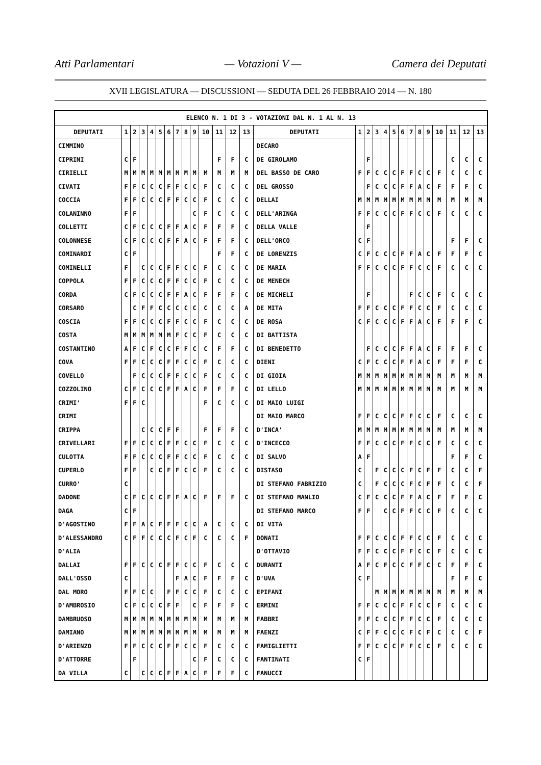Atti Parlamentari — Votazioni V — Camera dei Deputati
XVII LEGISLATURA — DISCUSSIONI — SEDUTA DEL 26 FEBBRAIO 2014 — N. 180
| ELENCO N. 1 DI 3 - VOTAZIONI DAL N. 1 AL N. 13 | | | | | | | | | | | | | | | | | | | | | | | | | | | |
| DEPUTATI | 1 | 2 | 3 | 4 | 5 | 6 | 7 | 8 | 9 | 10 | 11 | 12 | 13 | DEPUTATI | 1 | 2 | 3 | 4 | 5 | 6 | 7 | 8 | 9 | 10 | 11 | 12 | 13 |
| CIMMINO | | | | | | | | | | | | | | DECARO | | | | | | | | | | | | | |
| CIPRINI | C | F | | | | | | | | | F | F | C | DE GIROLAMO | | F | | | | | | | | | C | C | C |
| CIRIELLI | M | M | M | M | M | M | M | M | M | M | M | M | M | DEL BASSO DE CARO | F | F | C | C | C | F | F | C | C | F | C | C | C |
| CIVATI | F | F | C | C | C | F | F | C | C | F | C | C | C | DEL GROSSO | | F | C | C | C | F | F | A | C | F | F | F | C |
| COCCIA | F | F | C | C | C | F | F | C | C | F | C | C | C | DELLAI | M | M | M | M | M | M | M | M | M | M | M | M | M |
| COLANINNO | F | F | | | | | | | C | F | C | C | C | DELL'ARINGA | F | F | C | C | C | F | F | C | C | F | C | C | C |
| COLLETTI | C | F | C | C | C | F | F | A | C | F | F | F | C | DELLA VALLE | | F | | | | | | | | | | | |
| COLONNESE | C | F | C | C | C | F | F | A | C | F | F | F | C | DELL'ORCO | C | F | | | | | | | | | F | F | C |
| COMINARDI | C | F | | | | | | | | | F | F | C | DE LORENZIS | C | F | C | C | C | F | F | A | C | F | F | F | C |
| COMINELLI | F | | C | C | C | F | F | C | C | F | C | C | C | DE MARIA | F | F | C | C | C | F | F | C | C | F | C | C | C |
| COPPOLA | F | F | C | C | C | F | F | C | C | F | C | C | C | DE MENECH | | | | | | | | | | | | | |
| CORDA | C | F | C | C | C | F | F | A | C | F | F | F | C | DE MICHELI | | F | | | | | F | C | C | F | C | C | C |
| CORSARO | | C | F | F | C | C | C | C | C | C | C | C | A | DE MITA | F | F | C | C | C | F | F | C | C | F | C | C | C |
| COSCIA | F | F | C | C | C | F | F | C | C | F | C | C | C | DE ROSA | C | F | C | C | C | F | F | A | C | F | F | F | C |
| COSTA | M | M | M | M | M | M | F | C | C | F | C | C | C | DI BATTISTA | | | | | | | | | | | | | |
| COSTANTINO | A | F | C | F | C | C | F | F | C | C | F | F | C | DI BENEDETTO | | F | C | C | C | F | F | A | C | F | F | F | C |
| COVA | F | F | C | C | C | F | F | C | C | F | C | C | C | DIENI | C | F | C | C | C | F | F | A | C | F | F | F | C |
| COVELLO | | F | C | C | C | F | F | C | C | F | C | C | C | DI GIOIA | M | M | M | M | M | M | M | M | M | M | M | M | M |
| COZZOLINO | C | F | C | C | C | F | F | A | C | F | F | F | C | DI LELLO | M | M | M | M | M | M | M | M | M | M | M | M | M |
| CRIMI' | F | F | C | | | | | | | F | C | C | C | DI MAIO LUIGI | | | | | | | | | | | | | |
| CRIMI | | | | | | | | | | | | | | DI MAIO MARCO | F | F | C | C | C | F | F | C | C | F | C | C | C |
| CRIPPA | | | C | C | C | F | F | | | F | F | F | C | D'INCA' | M | M | M | M | M | M | M | M | M | M | M | M | M |
| CRIVELLARI | F | F | C | C | C | F | F | C | C | F | C | C | C | D'INCECCO | F | F | C | C | C | F | F | C | C | F | C | C | C |
| CULOTTA | F | F | C | C | C | F | F | C | C | F | C | C | C | DI SALVO | A | F | | | | | | | | | F | F | C |
| CUPERLO | F | F | | C | C | F | F | C | C | F | C | C | C | DISTASO | C | | F | C | C | C | F | C | F | F | C | C | F |
| CURRO' | C | | | | | | | | | | | | | DI STEFANO FABRIZIO | C | | F | C | C | C | F | C | F | F | C | C | F |
| DADONE | C | F | C | C | C | F | F | A | C | F | F | F | C | DI STEFANO MANLIO | C | F | C | C | C | F | F | A | C | F | F | F | C |
| DAGA | C | F | | | | | | | | | | | | DI STEFANO MARCO | F | F | | C | C | F | F | C | C | F | C | C | C |
| D'AGOSTINO | F | F | A | C | F | F | F | C | C | A | C | C | C | DI VITA | | | | | | | | | | | | | |
| D'ALESSANDRO | C | F | F | C | C | C | F | C | F | C | C | C | F | DONATI | F | F | C | C | C | F | F | C | C | F | C | C | C |
| D'ALIA | | | | | | | | | | | | | | D'OTTAVIO | F | F | C | C | C | F | F | C | C | F | C | C | C |
| DALLAI | F | F | C | C | C | F | F | C | C | F | C | C | C | DURANTI | A | F | C | F | C | C | F | F | C | C | F | F | C |
| DALL'OSSO | C | | | | | | F | A | C | F | F | F | C | D'UVA | C | F | | | | | | | | | F | F | C |
| DAL MORO | F | F | C | C | | F | F | C | C | F | C | C | C | EPIFANI | | | M | M | M | M | M | M | M | M | M | M | M |
| D'AMBROSIO | C | F | C | C | C | F | F | | C | F | F | F | C | ERMINI | F | F | C | C | C | F | F | C | C | F | C | C | C |
| DAMBRUOSO | M | M | M | M | M | M | M | M | M | M | M | M | M | FABBRI | F | F | C | C | C | F | F | C | C | F | C | C | C |
| DAMIANO | M | M | M | M | M | M | M | M | M | M | M | M | M | FAENZI | C | F | F | C | C | C | F | C | F | C | C | C | F |
| D'ARIENZO | F | F | C | C | C | F | F | C | C | F | C | C | C | FAMIGLIETTI | F | F | C | C | C | F | F | C | C | F | C | C | C |
| D'ATTORRE | | F | | | | | | | C | F | C | C | C | FANTINATI | C | F | | | | | | | | | | | |
| DA VILLA | C | | C | C | C | F | F | A | C | F | F | F | C | FANUCCI | | | | | | | | | | | | | |